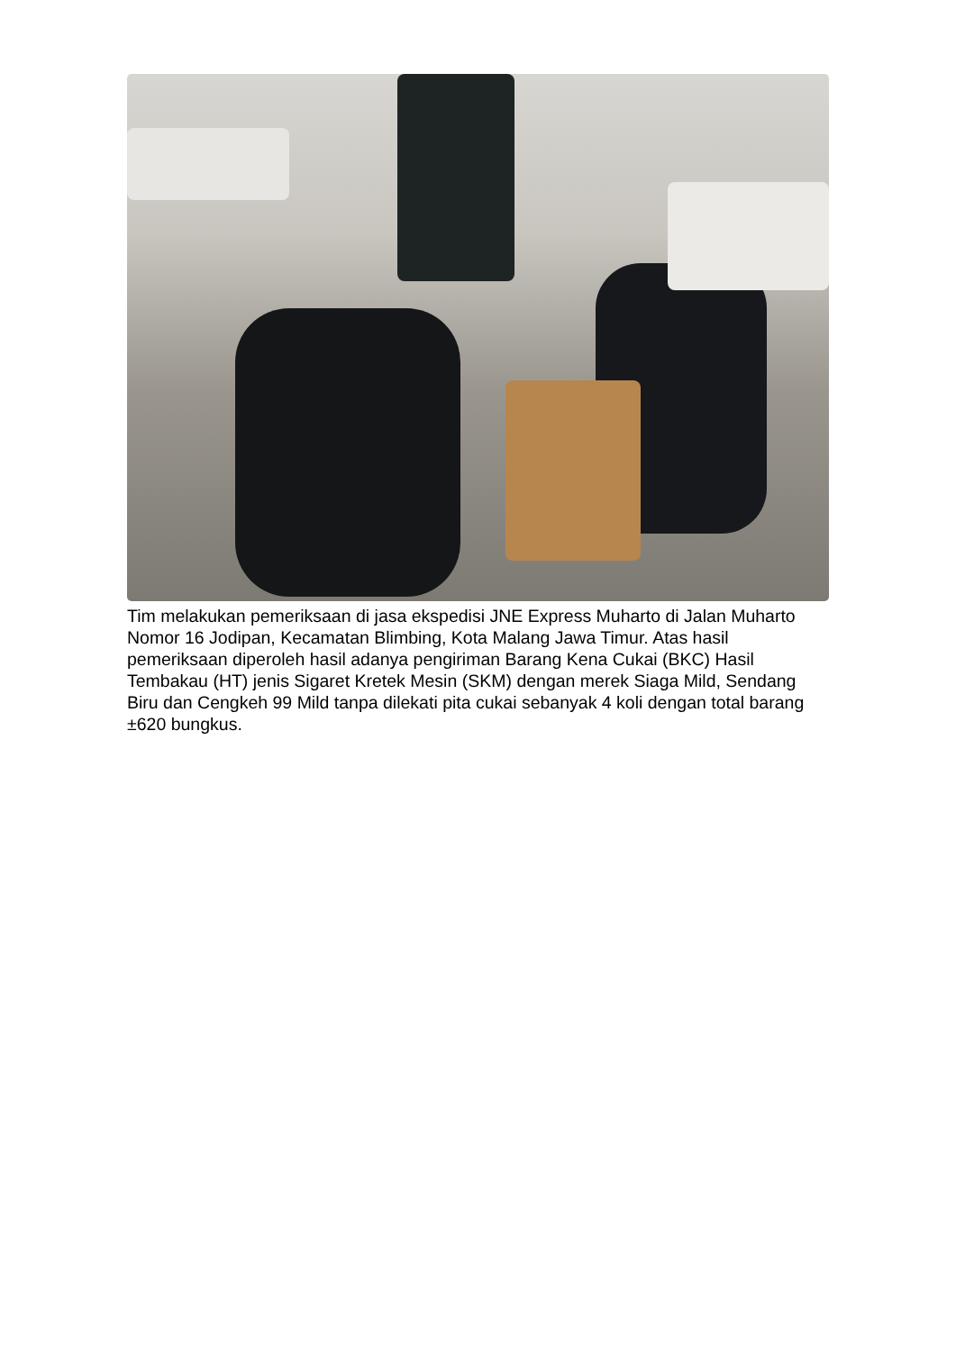Tim melakukan pemeriksaan di jasa ekspedisi JNE Express Muharto di Jalan Muharto Nomor 16 Jodipan, Kecamatan Blimbing, Kota Malang Jawa Timur. Atas hasil pemeriksaan diperoleh hasil adanya pengiriman Barang Kena Cukai (BKC) Hasil Tembakau (HT) jenis Sigaret Kretek Mesin (SKM) dengan merek Siaga Mild, Sendang Biru dan Cengkeh 99 Mild tanpa dilekati pita cukai sebanyak 4 koli dengan total barang ±620 bungkus.